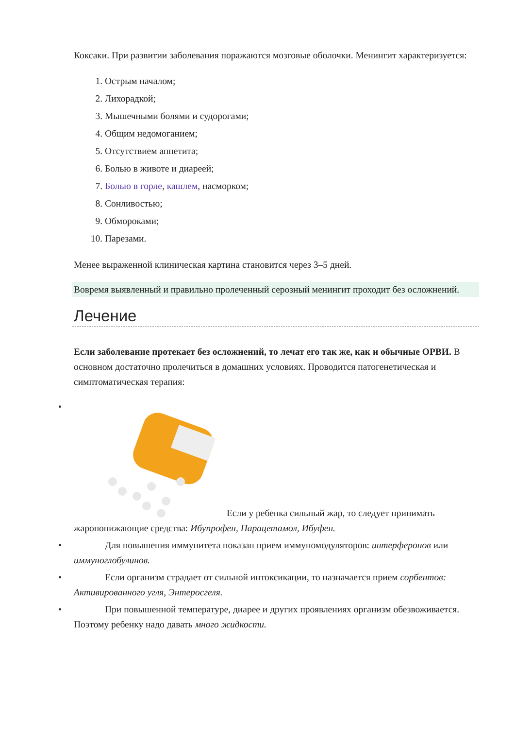Коксаки. При развитии заболевания поражаются мозговые оболочки. Менингит характеризуется:
1. Острым началом;
2. Лихорадкой;
3. Мышечными болями и судорогами;
4. Общим недомоганием;
5. Отсутствием аппетита;
6. Болью в животе и диареей;
7. Болью в горле, кашлем, насморком;
8. Сонливостью;
9. Обмороками;
10. Парезами.
Менее выраженной клиническая картина становится через 3–5 дней.
Вовремя выявленный и правильно пролеченный серозный менингит проходит без осложнений.
Лечение
Если заболевание протекает без осложнений, то лечат его так же, как и обычные ОРВИ. В основном достаточно пролечиться в домашних условиях. Проводится патогенетическая и симптоматическая терапия:
• Если у ребенка сильный жар, то следует принимать жаропонижающие средства: Ибупрофен, Парацетамол, Ибуфен.
• Для повышения иммунитета показан прием иммуномодуляторов: интерферонов или иммуноглобулинов.
• Если организм страдает от сильной интоксикации, то назначается прием сорбентов: Активированного угля, Энтеросгеля.
• При повышенной температуре, диарее и других проявлениях организм обезвоживается. Поэтому ребенку надо давать много жидкости.